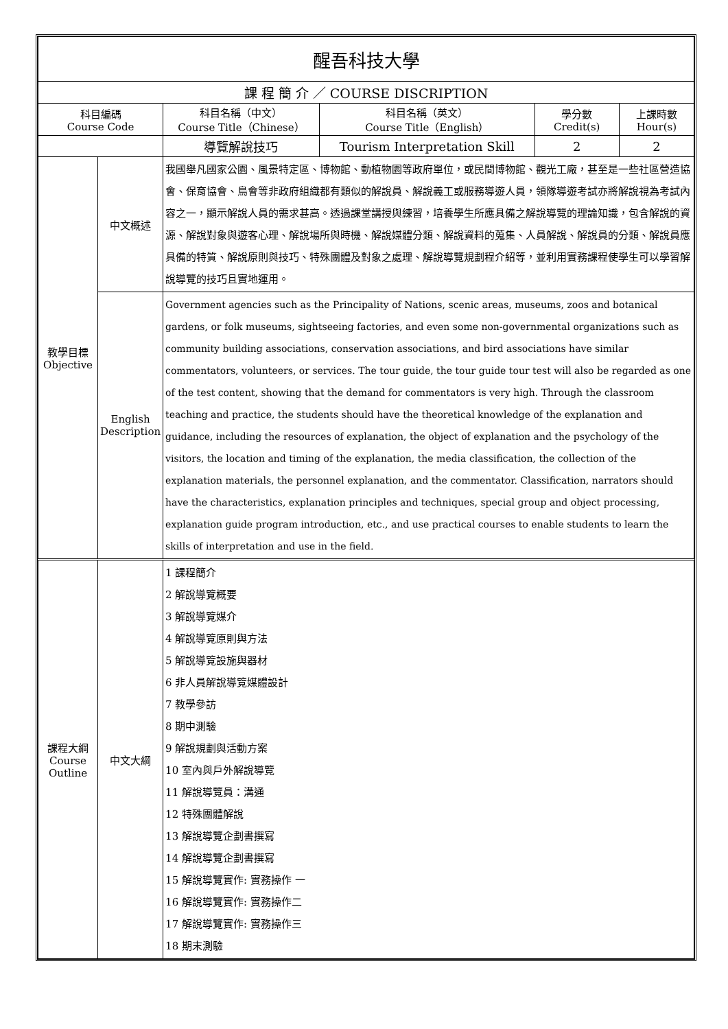| 醒吾科技大學 | | | | | |
| --- | --- | --- | --- | --- | --- |
| 課 程 簡 介 ／ COURSE DISCRIPTION | | | | | |
| 科目編碼 Course Code | | 科目名稱（中文） Course Title（Chinese） | 科目名稱（英文） Course Title（English） | 學分數 Credit(s) | 上課時數 Hour(s) |
| | | 導覽解說技巧 | Tourism Interpretation Skill | 2 | 2 |
| 教學目標 Objective | 中文概述 | 我國舉凡國家公園、風景特定區、博物館、動植物園等政府單位，或民間博物館、觀光工廠，甚至是一些社區營造協會、保育協會、鳥會等非政府組織都有類似的解說員、解說義工或服務導遊人員，領隊導遊考試亦將解說視為考試內容之一，顯示解說人員的需求甚高。透過課堂講授與練習，培養學生所應具備之解說導覽的理論知識，包含解說的資源、解說對象與遊客心理、解說場所與時機、解說媒體分類、解說資料的蒐集、人員解說、解說員的分類、解說員應具備的特質、解說原則與技巧、特殊團體及對象之處理、解說導覽規劃程介紹等，並利用實務課程使學生可以學習解說導覽的技巧且實地運用。 | | | |
| | English Description | Government agencies such as the Principality of Nations, scenic areas, museums, zoos and botanical gardens, or folk museums, sightseeing factories, and even some non-governmental organizations such as community building associations, conservation associations, and bird associations have similar commentators, volunteers, or services. The tour guide, the tour guide tour test will also be regarded as one of the test content, showing that the demand for commentators is very high. Through the classroom teaching and practice, the students should have the theoretical knowledge of the explanation and guidance, including the resources of explanation, the object of explanation and the psychology of the visitors, the location and timing of the explanation, the media classification, the collection of the explanation materials, the personnel explanation, and the commentator. Classification, narrators should have the characteristics, explanation principles and techniques, special group and object processing, explanation guide program introduction, etc., and use practical courses to enable students to learn the skills of interpretation and use in the field. | | | |
| 課程大綱 Course Outline | 中文大綱 | 1 課程簡介 2 解說導覽概要 3 解說導覽媒介 4 解說導覽原則與方法 5 解說導覽設施與器材 6 非人員解說導覽媒體設計 7 教學參訪 8 期中測驗 9 解說規劃與活動方案 10 室內與戶外解說導覽 11 解說導覽員：溝通 12 特殊團體解說 13 解說導覽企劃書撰寫 14 解說導覽企劃書撰寫 15 解說導覽實作: 實務操作 一 16 解說導覽實作: 實務操作二 17 解說導覽實作: 實務操作三 18 期末測驗 | | | |